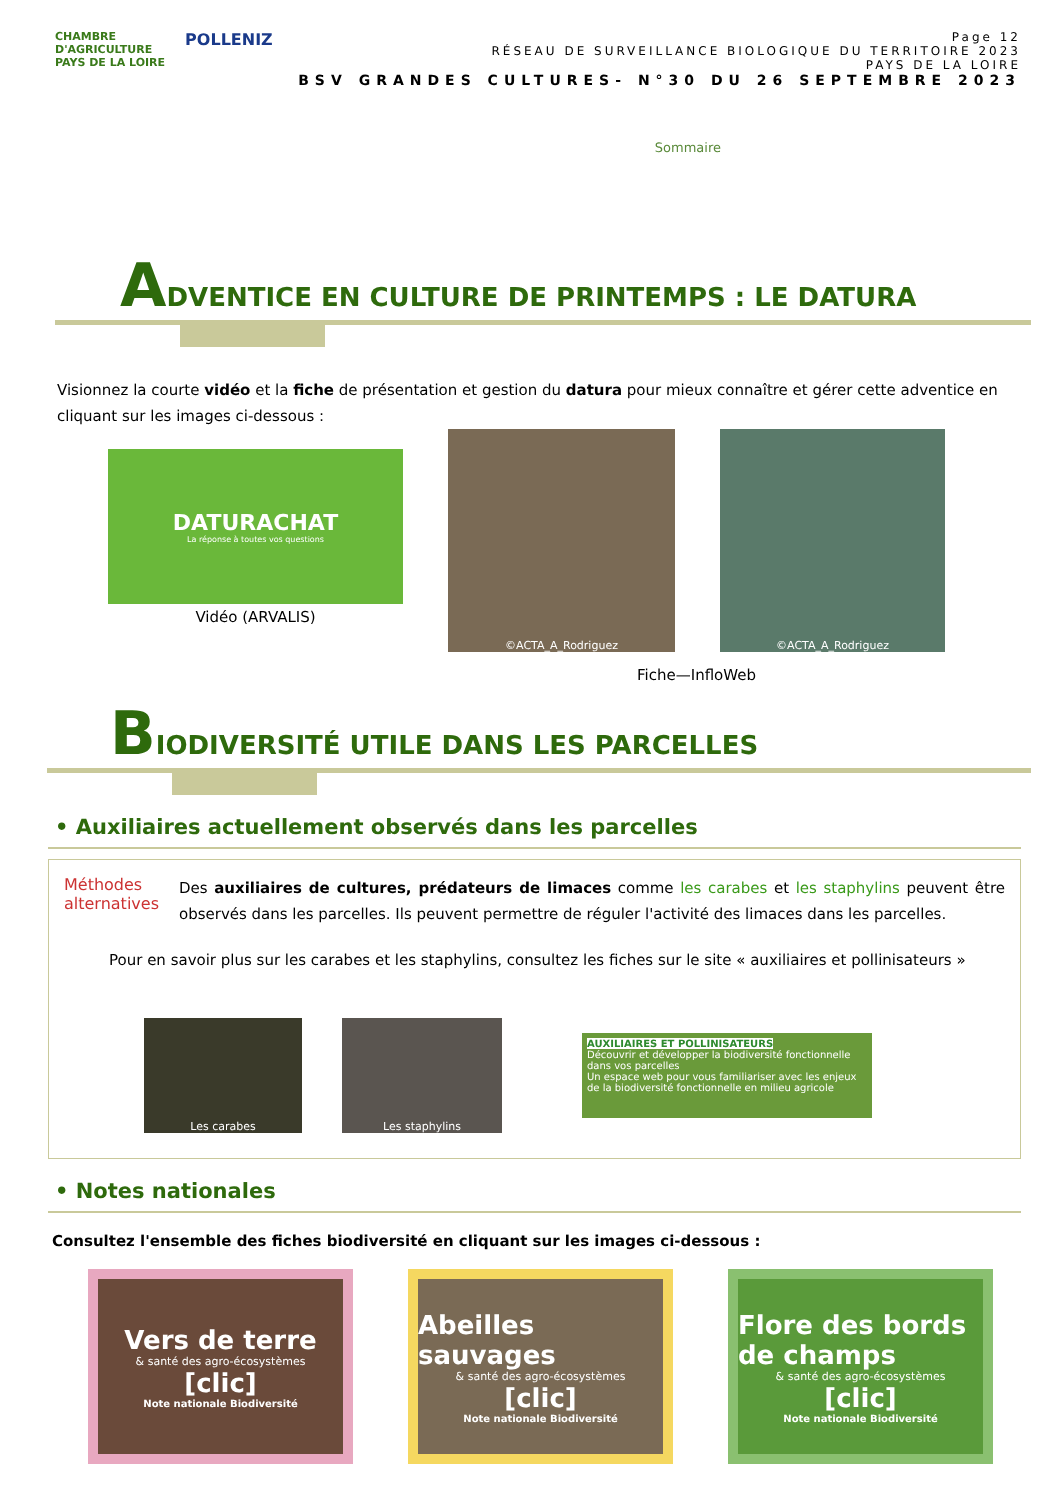CHAMBRE
D'AGRICULTURE
PAYS DE LA LOIRE
POLLENIZ
Page 12
RÉSEAU DE SURVEILLANCE BIOLOGIQUE DU TERRITOIRE 2023
PAYS DE LA LOIRE
BSV GRANDES CULTURES- N°30 DU 26 SEPTEMBRE 2023
Sommaire
ADVENTICE EN CULTURE DE PRINTEMPS : LE DATURA
Visionnez la courte vidéo et la fiche de présentation et gestion du datura pour mieux connaître et gérer cette adventice en cliquant sur les images ci-dessous :
DATURACHAT
La réponse à toutes vos questions
Vidéo (ARVALIS)
©ACTA_A_Rodriguez ©ACTA_A_Rodriguez
Fiche—InfloWeb
BIODIVERSITÉ UTILE DANS LES PARCELLES
• Auxiliaires actuellement observés dans les parcelles
Méthodes alternatives
Des auxiliaires de cultures, prédateurs de limaces comme les carabes et les staphylins peuvent être observés dans les parcelles. Ils peuvent permettre de réguler l'activité des limaces dans les parcelles.
Pour en savoir plus sur les carabes et les staphylins, consultez les fiches sur le site « auxiliaires et pollinisateurs »
Les carabes Les staphylins
AUXILIAIRES ET POLLINISATEURS
Découvrir et développer la biodiversité fonctionnelle dans vos parcelles
Un espace web pour vous familiariser avec les enjeux de la biodiversité fonctionnelle en milieu agricole
• Notes nationales
Consultez l'ensemble des fiches biodiversité en cliquant sur les images ci-dessous :
Vers de terre
& santé des agro-écosystèmes
[clic]
Note nationale Biodiversité
Abeilles sauvages
& santé des agro-écosystèmes
[clic]
Note nationale Biodiversité
Flore des bords de champs
& santé des agro-écosystèmes
[clic]
Note nationale Biodiversité